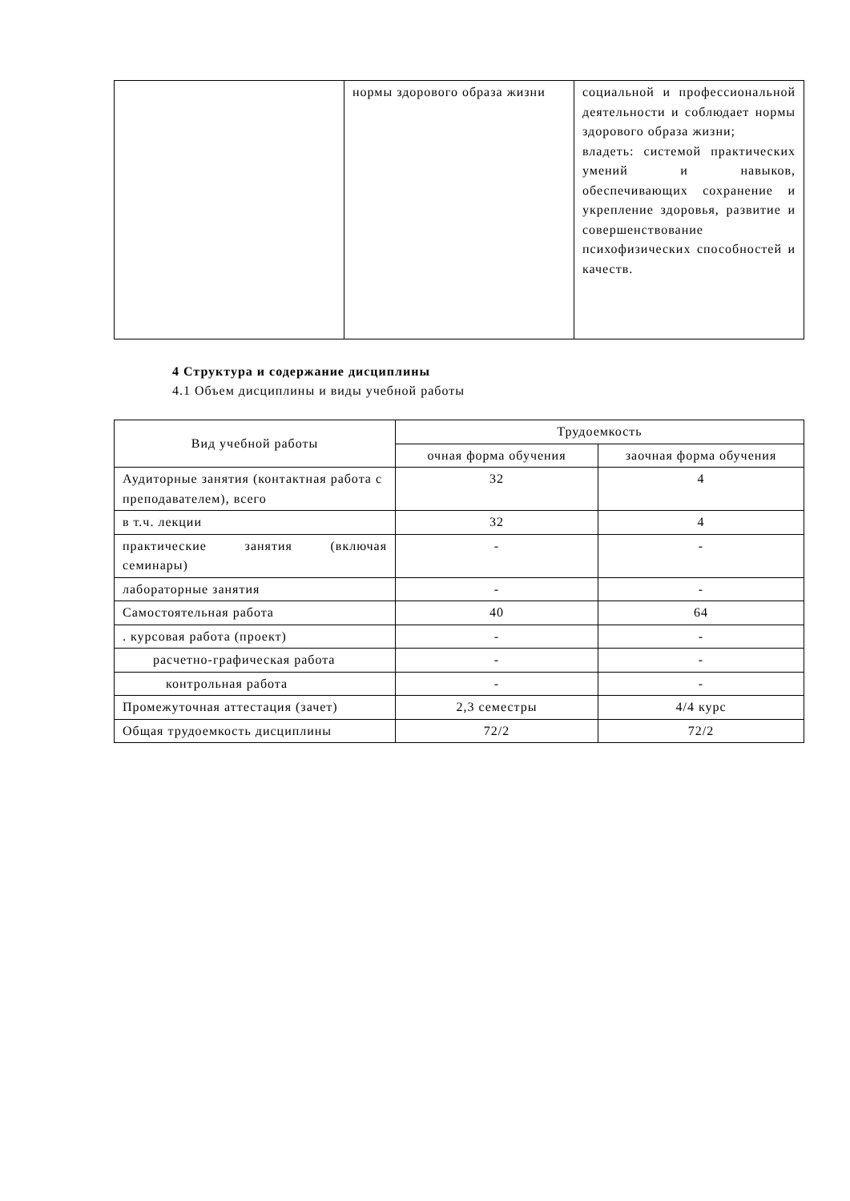| | нормы здорового образа жизни | социальной и профессиональной деятельности и соблюдает нормы здорового образа жизни; владеть: системой практических умений и навыков, обеспечивающих сохранение и укрепление здоровья, развитие и совершенствование психофизических способностей и качеств. |
4 Структура и содержание дисциплины
4.1 Объем дисциплины и виды учебной работы
| Вид учебной работы | Трудоемкость | |
| --- | --- | --- |
| | очная форма обучения | заочная форма обучения |
| Аудиторные занятия (контактная работа с преподавателем), всего | 32 | 4 |
| в т.ч. лекции | 32 | 4 |
| практические занятия (включая семинары) | - | - |
| лабораторные занятия | - | - |
| Самостоятельная работа | 40 | 64 |
| . курсовая работа (проект) | - | - |
| расчетно-графическая работа | - | - |
| контрольная работа | - | - |
| Промежуточная аттестация (зачет) | 2,3 семестры | 4/4 курс |
| Общая трудоемкость дисциплины | 72/2 | 72/2 |